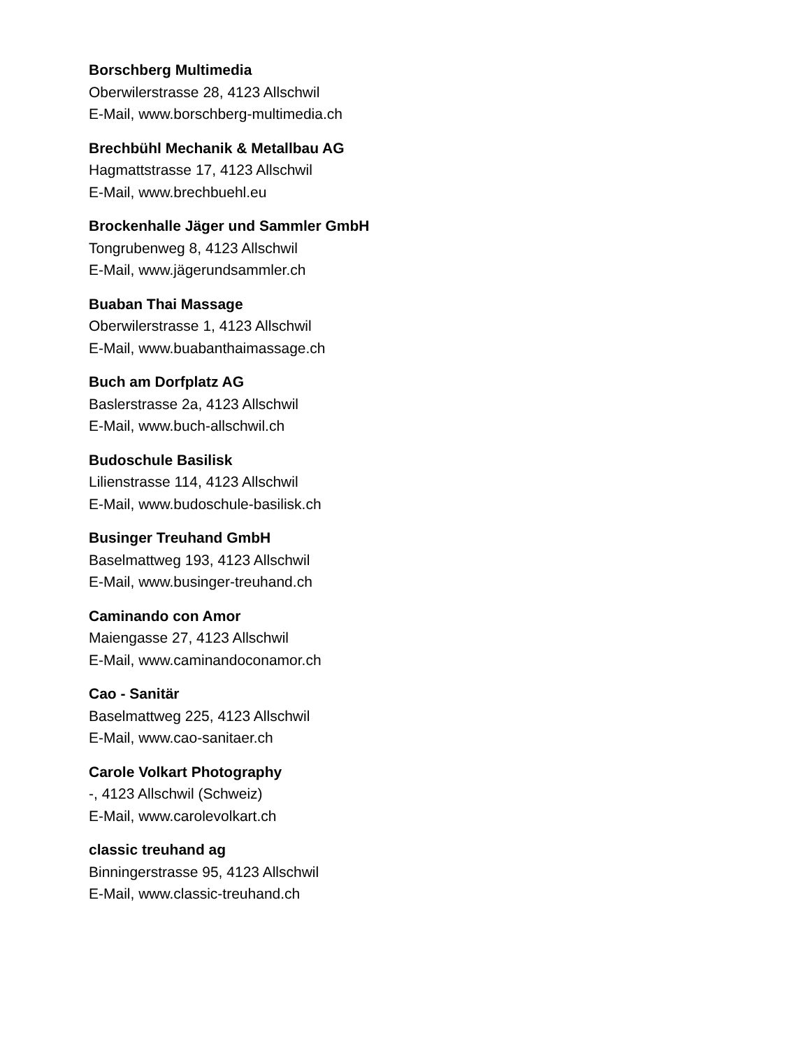Borschberg Multimedia
Oberwilerstrasse 28, 4123 Allschwil
E-Mail, www.borschberg-multimedia.ch
Brechbühl Mechanik & Metallbau AG
Hagmattstrasse 17, 4123 Allschwil
E-Mail, www.brechbuehl.eu
Brockenhalle Jäger und Sammler GmbH
Tongrubenweg 8, 4123 Allschwil
E-Mail, www.jägerundsammler.ch
Buaban Thai Massage
Oberwilerstrasse 1, 4123 Allschwil
E-Mail, www.buabanthaimassage.ch
Buch am Dorfplatz AG
Baslerstrasse 2a, 4123 Allschwil
E-Mail, www.buch-allschwil.ch
Budoschule Basilisk
Lilienstrasse 114, 4123 Allschwil
E-Mail, www.budoschule-basilisk.ch
Businger Treuhand GmbH
Baselmattweg 193, 4123 Allschwil
E-Mail, www.businger-treuhand.ch
Caminando con Amor
Maiengasse 27, 4123 Allschwil
E-Mail, www.caminandoconamor.ch
Cao - Sanitär
Baselmattweg 225, 4123 Allschwil
E-Mail, www.cao-sanitaer.ch
Carole Volkart Photography
-, 4123 Allschwil (Schweiz)
E-Mail, www.carolevolkart.ch
classic treuhand ag
Binningerstrasse 95, 4123 Allschwil
E-Mail, www.classic-treuhand.ch